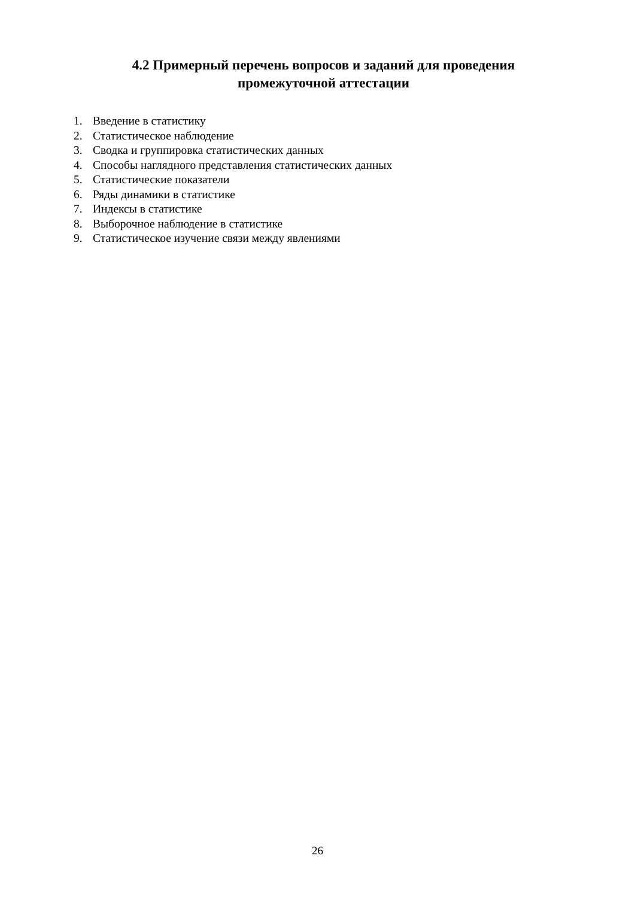4.2 Примерный перечень вопросов и заданий для проведения
промежуточной аттестации
1. Введение в статистику
2. Статистическое наблюдение
3. Сводка и группировка статистических данных
4. Способы наглядного представления статистических данных
5. Статистические показатели
6. Ряды динамики в статистике
7. Индексы в статистике
8. Выборочное наблюдение в статистике
9. Статистическое изучение связи между явлениями
26